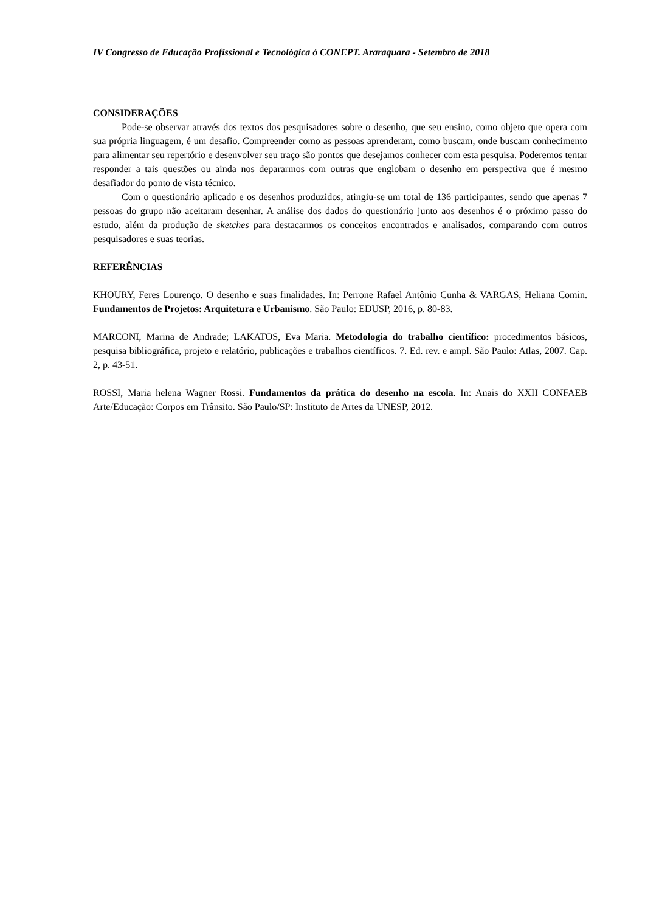IV Congresso de Educação Profissional e Tecnológica ó CONEPT. Araraquara - Setembro de 2018
CONSIDERAÇÕES
Pode-se observar através dos textos dos pesquisadores sobre o desenho, que seu ensino, como objeto que opera com sua própria linguagem, é um desafio. Compreender como as pessoas aprenderam, como buscam, onde buscam conhecimento para alimentar seu repertório e desenvolver seu traço são pontos que desejamos conhecer com esta pesquisa. Poderemos tentar responder a tais questões ou ainda nos depararmos com outras que englobam o desenho em perspectiva que é mesmo desafiador do ponto de vista técnico.
Com o questionário aplicado e os desenhos produzidos, atingiu-se um total de 136 participantes, sendo que apenas 7 pessoas do grupo não aceitaram desenhar. A análise dos dados do questionário junto aos desenhos é o próximo passo do estudo, além da produção de sketches para destacarmos os conceitos encontrados e analisados, comparando com outros pesquisadores e suas teorias.
REFERÊNCIAS
KHOURY, Feres Lourenço. O desenho e suas finalidades. In: Perrone Rafael Antônio Cunha & VARGAS, Heliana Comin. Fundamentos de Projetos: Arquitetura e Urbanismo. São Paulo: EDUSP, 2016, p. 80-83.
MARCONI, Marina de Andrade; LAKATOS, Eva Maria. Metodologia do trabalho científico: procedimentos básicos, pesquisa bibliográfica, projeto e relatório, publicações e trabalhos científicos. 7. Ed. rev. e ampl. São Paulo: Atlas, 2007. Cap. 2, p. 43-51.
ROSSI, Maria helena Wagner Rossi. Fundamentos da prática do desenho na escola. In: Anais do XXII CONFAEB Arte/Educação: Corpos em Trânsito. São Paulo/SP: Instituto de Artes da UNESP, 2012.